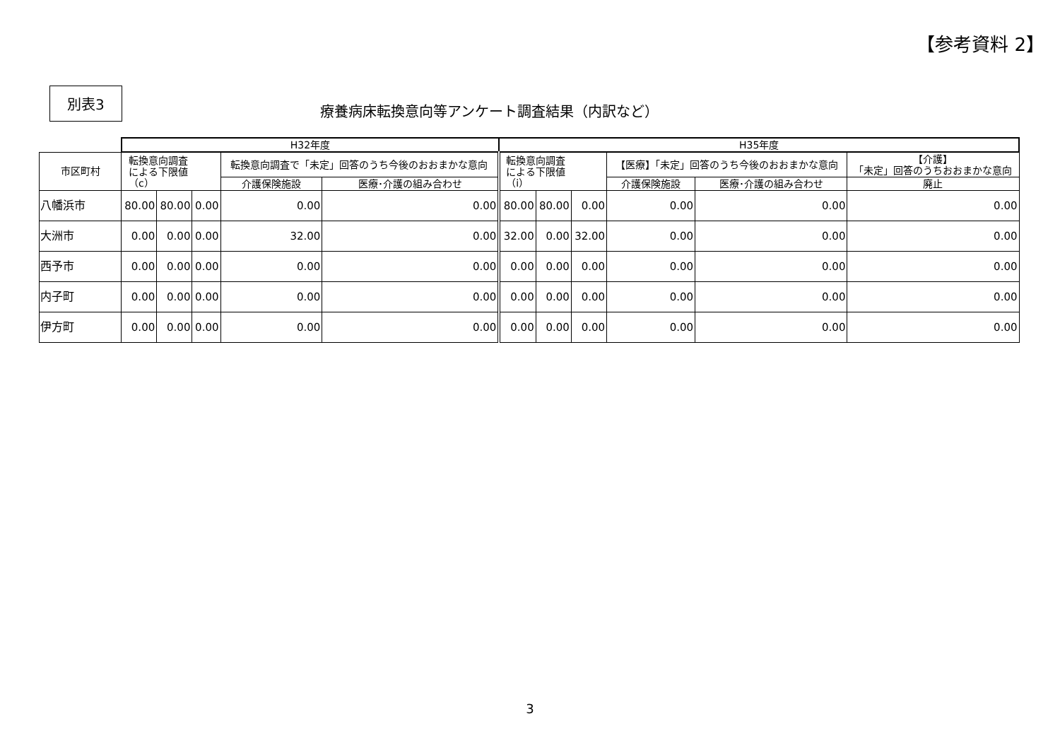【参考資料 2】
別表3
療養病床転換意向等アンケート調査結果（内訳など）
| | H32年度 | | | | | H35年度 | | | | | |
| --- | --- | --- | --- | --- | --- | --- | --- | --- | --- | --- | --- |
| 市区町村 | 転換意向調査 による下限値 （c） | | | 転換意向調査で「未定」回答のうち今後のおおまかな意向 | | 転換意向調査 による下限値 （i） | | | 【医療】「未定」回答のうち今後のおおまかな意向 | | 【介護】 「未定」回答のうちおおまかな意向 |
| | | | | 介護保険施設 | 医療･介護の組み合わせ | | | | 介護保険施設 | 医療･介護の組み合わせ | 廃止 |
| 八幡浜市 | 80.00 | 80.00 | 0.00 | 0.00 | 0.00 | 80.00 | 80.00 | 0.00 | 0.00 | 0.00 | 0.00 |
| 大洲市 | 0.00 | 0.00 | 0.00 | 32.00 | 0.00 | 32.00 | 0.00 | 32.00 | 0.00 | 0.00 | 0.00 |
| 西予市 | 0.00 | 0.00 | 0.00 | 0.00 | 0.00 | 0.00 | 0.00 | 0.00 | 0.00 | 0.00 | 0.00 |
| 内子町 | 0.00 | 0.00 | 0.00 | 0.00 | 0.00 | 0.00 | 0.00 | 0.00 | 0.00 | 0.00 | 0.00 |
| 伊方町 | 0.00 | 0.00 | 0.00 | 0.00 | 0.00 | 0.00 | 0.00 | 0.00 | 0.00 | 0.00 | 0.00 |
3